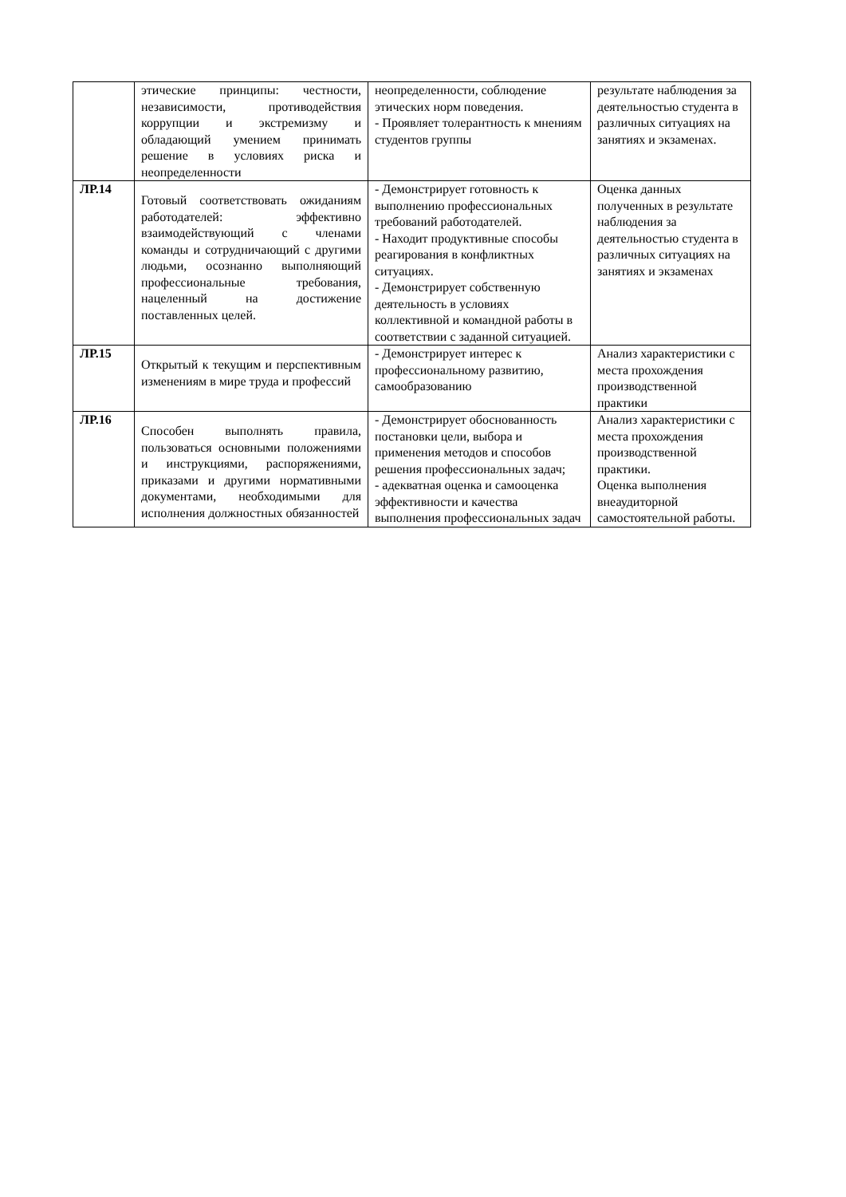| | этические принципы: честности, независимости, противодействия коррупции и экстремизму и обладающий умением принимать решение в условиях риска и неопределенности | неопределенности, соблюдение этических норм поведения. - Проявляет толерантность к мнениям студентов группы | результате наблюдения за деятельностью студента в различных ситуациях на занятиях и экзаменах. |
| ЛР.14 | Готовый соответствовать ожиданиям работодателей: эффективно взаимодействующий с членами команды и сотрудничающий с другими людьми, осознанно выполняющий профессиональные требования, нацеленный на достижение поставленных целей. | - Демонстрирует готовность к выполнению профессиональных требований работодателей. - Находит продуктивные способы реагирования в конфликтных ситуациях. - Демонстрирует собственную деятельность в условиях коллективной и командной работы в соответствии с заданной ситуацией. | Оценка данных полученных в результате наблюдения за деятельностью студента в различных ситуациях на занятиях и экзаменах |
| ЛР.15 | Открытый к текущим и перспективным изменениям в мире труда и профессий | - Демонстрирует интерес к профессиональному развитию, самообразованию | Анализ характеристики с места прохождения производственной практики |
| ЛР.16 | Способен выполнять правила, пользоваться основными положениями и инструкциями, распоряжениями, приказами и другими нормативными документами, необходимыми для исполнения должностных обязанностей | - Демонстрирует обоснованность постановки цели, выбора и применения методов и способов решения профессиональных задач; - адекватная оценка и самооценка эффективности и качества выполнения профессиональных задач | Анализ характеристики с места прохождения производственной практики. Оценка выполнения внеаудиторной самостоятельной работы. |